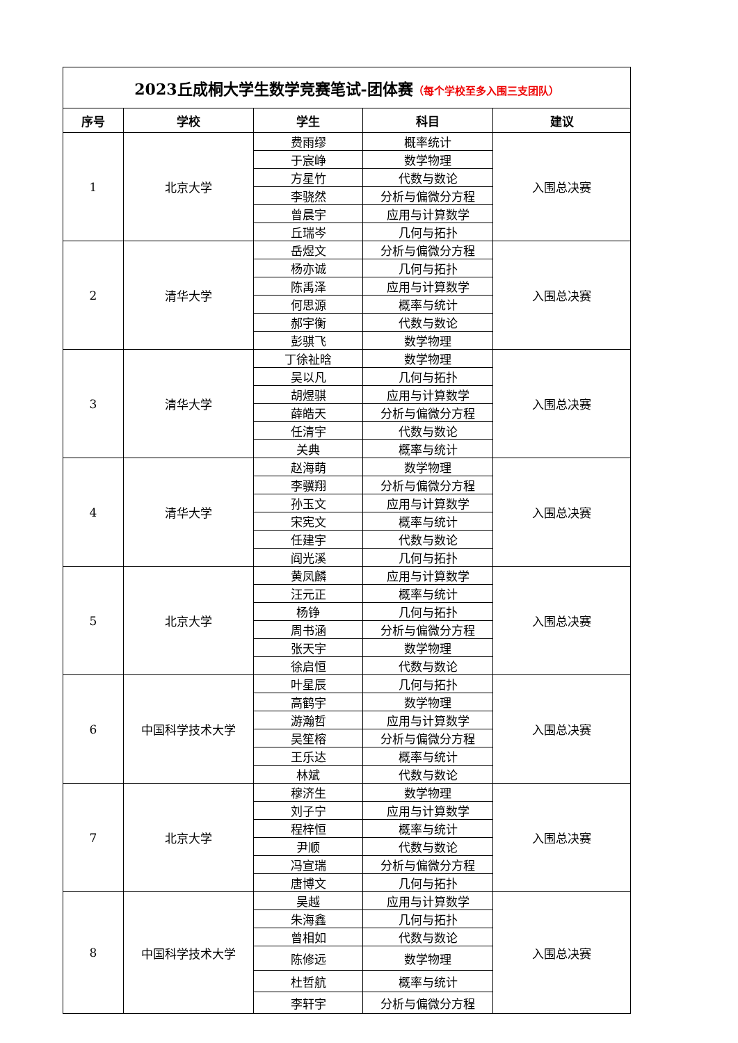| 2023丘成桐大学生数学竞赛笔试-团体赛 （每个学校至多入围三支团队） | | | | |
| 序号 | 学校 | 学生 | 科目 | 建议 |
| 1 | 北京大学 | 费雨缪 | 概率统计 | 入围总决赛 |
| | | 于宸峥 | 数学物理 | |
| | | 方星竹 | 代数与数论 | |
| | | 李骁然 | 分析与偏微分方程 | |
| | | 曾晨宇 | 应用与计算数学 | |
| | | 丘瑞岑 | 几何与拓扑 | |
| 2 | 清华大学 | 岳煜文 | 分析与偏微分方程 | 入围总决赛 |
| | | 杨亦诚 | 几何与拓扑 | |
| | | 陈禹泽 | 应用与计算数学 | |
| | | 何思源 | 概率与统计 | |
| | | 郝宇衡 | 代数与数论 | |
| | | 彭骐飞 | 数学物理 | |
| 3 | 清华大学 | 丁徐祉晗 | 数学物理 | 入围总决赛 |
| | | 吴以凡 | 几何与拓扑 | |
| | | 胡煜骐 | 应用与计算数学 | |
| | | 薛皓天 | 分析与偏微分方程 | |
| | | 任清宇 | 代数与数论 | |
| | | 关典 | 概率与统计 | |
| 4 | 清华大学 | 赵海萌 | 数学物理 | 入围总决赛 |
| | | 李骥翔 | 分析与偏微分方程 | |
| | | 孙玉文 | 应用与计算数学 | |
| | | 宋宪文 | 概率与统计 | |
| | | 任建宇 | 代数与数论 | |
| | | 阎光溪 | 几何与拓扑 | |
| 5 | 北京大学 | 黄凤麟 | 应用与计算数学 | 入围总决赛 |
| | | 汪元正 | 概率与统计 | |
| | | 杨铮 | 几何与拓扑 | |
| | | 周书涵 | 分析与偏微分方程 | |
| | | 张天宇 | 数学物理 | |
| | | 徐启恒 | 代数与数论 | |
| 6 | 中国科学技术大学 | 叶星辰 | 几何与拓扑 | 入围总决赛 |
| | | 高鹤宇 | 数学物理 | |
| | | 游瀚哲 | 应用与计算数学 | |
| | | 吴笙榕 | 分析与偏微分方程 | |
| | | 王乐达 | 概率与统计 | |
| | | 林斌 | 代数与数论 | |
| 7 | 北京大学 | 穆济生 | 数学物理 | 入围总决赛 |
| | | 刘子宁 | 应用与计算数学 | |
| | | 程梓恒 | 概率与统计 | |
| | | 尹顺 | 代数与数论 | |
| | | 冯宣瑞 | 分析与偏微分方程 | |
| | | 唐博文 | 几何与拓扑 | |
| 8 | 中国科学技术大学 | 吴越 | 应用与计算数学 | 入围总决赛 |
| | | 朱海鑫 | 几何与拓扑 | |
| | | 曾相如 | 代数与数论 | |
| | | 陈修远 | 数学物理 | |
| | | 杜哲航 | 概率与统计 | |
| | | 李轩宇 | 分析与偏微分方程 | |